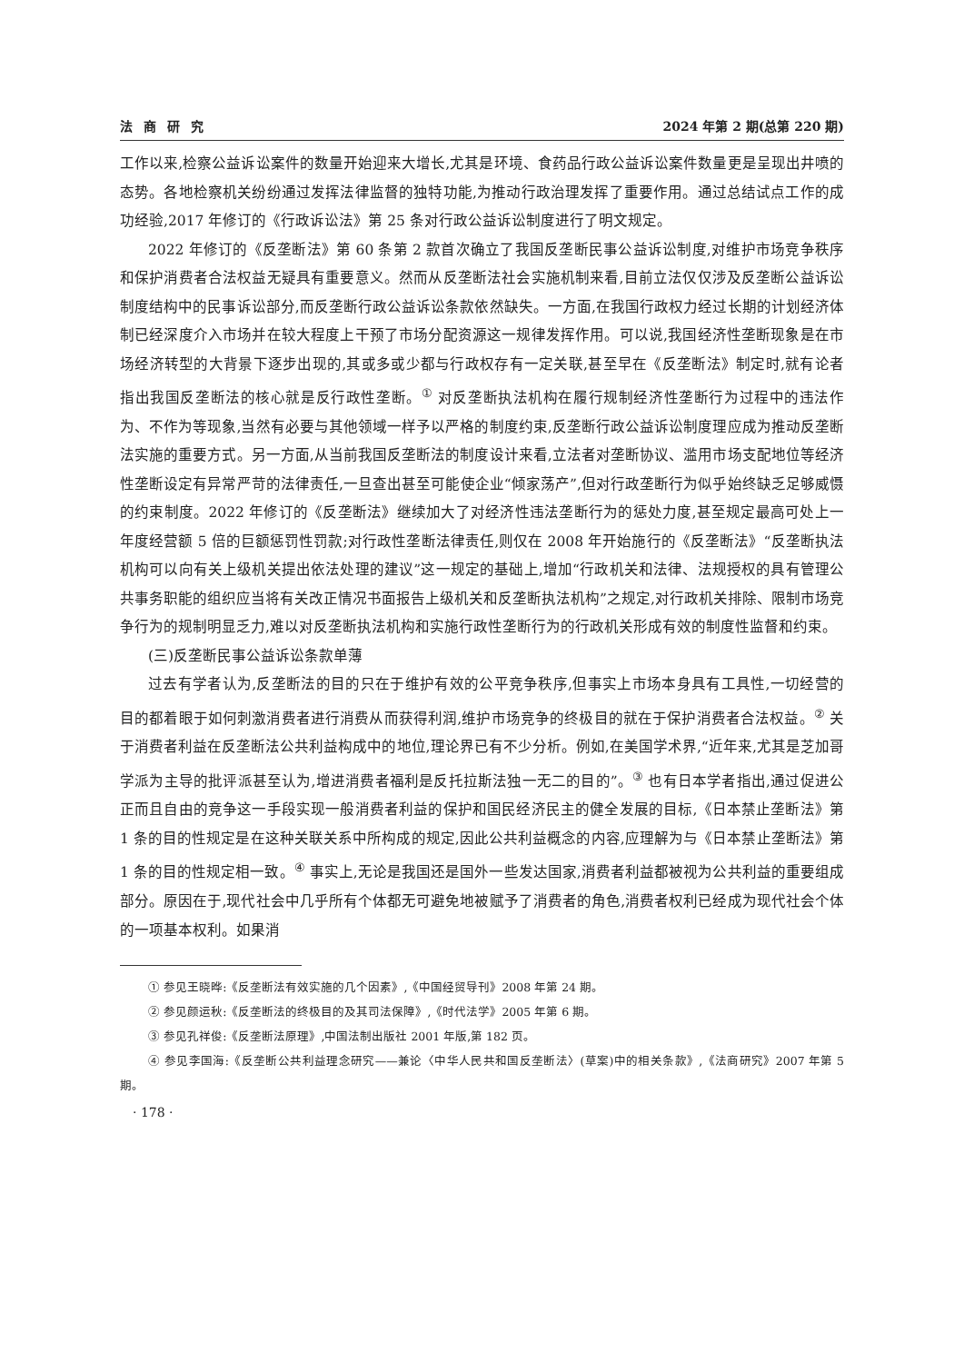法商研究 2024 年第 2 期(总第 220 期)
工作以来,检察公益诉讼案件的数量开始迎来大增长,尤其是环境、食药品行政公益诉讼案件数量更是呈现出井喷的态势。各地检察机关纷纷通过发挥法律监督的独特功能,为推动行政治理发挥了重要作用。通过总结试点工作的成功经验,2017 年修订的《行政诉讼法》第 25 条对行政公益诉讼制度进行了明文规定。
2022 年修订的《反垄断法》第 60 条第 2 款首次确立了我国反垄断民事公益诉讼制度,对维护市场竞争秩序和保护消费者合法权益无疑具有重要意义。然而从反垄断法社会实施机制来看,目前立法仅仅涉及反垄断公益诉讼制度结构中的民事诉讼部分,而反垄断行政公益诉讼条款依然缺失。一方面,在我国行政权力经过长期的计划经济体制已经深度介入市场并在较大程度上干预了市场分配资源这一规律发挥作用。可以说,我国经济性垄断现象是在市场经济转型的大背景下逐步出现的,其或多或少都与行政权存有一定关联,甚至早在《反垄断法》制定时,就有论者指出我国反垄断法的核心就是反行政性垄断。<sup>①</sup> 对反垄断执法机构在履行规制经济性垄断行为过程中的违法作为、不作为等现象,当然有必要与其他领域一样予以严格的制度约束,反垄断行政公益诉讼制度理应成为推动反垄断法实施的重要方式。另一方面,从当前我国反垄断法的制度设计来看,立法者对垄断协议、滥用市场支配地位等经济性垄断设定有异常严苛的法律责任,一旦查出甚至可能使企业“倾家荡产”,但对行政垄断行为似乎始终缺乏足够威慑的约束制度。2022 年修订的《反垄断法》继续加大了对经济性违法垄断行为的惩处力度,甚至规定最高可处上一年度经营额 5 倍的巨额惩罚性罚款;对行政性垄断法律责任,则仅在 2008 年开始施行的《反垄断法》“反垄断执法机构可以向有关上级机关提出依法处理的建议”这一规定的基础上,增加“行政机关和法律、法规授权的具有管理公共事务职能的组织应当将有关改正情况书面报告上级机关和反垄断执法机构”之规定,对行政机关排除、限制市场竞争行为的规制明显乏力,难以对反垄断执法机构和实施行政性垄断行为的行政机关形成有效的制度性监督和约束。
(三)反垄断民事公益诉讼条款单薄
过去有学者认为,反垄断法的目的只在于维护有效的公平竞争秩序,但事实上市场本身具有工具性,一切经营的目的都着眼于如何刺激消费者进行消费从而获得利润,维护市场竞争的终极目的就在于保护消费者合法权益。<sup>②</sup> 关于消费者利益在反垄断法公共利益构成中的地位,理论界已有不少分析。例如,在美国学术界,“近年来,尤其是芝加哥学派为主导的批评派甚至认为,增进消费者福利是反托拉斯法独一无二的目的”。<sup>③</sup> 也有日本学者指出,通过促进公正而且自由的竞争这一手段实现一般消费者利益的保护和国民经济民主的健全发展的目标,《日本禁止垄断法》第 1 条的目的性规定是在这种关联关系中所构成的规定,因此公共利益概念的内容,应理解为与《日本禁止垄断法》第 1 条的目的性规定相一致。<sup>④</sup> 事实上,无论是我国还是国外一些发达国家,消费者利益都被视为公共利益的重要组成部分。原因在于,现代社会中几乎所有个体都无可避免地被赋予了消费者的角色,消费者权利已经成为现代社会个体的一项基本权利。如果消
① 参见王晓晔:《反垄断法有效实施的几个因素》,《中国经贸导刊》2008 年第 24 期。
② 参见颜运秋:《反垄断法的终极目的及其司法保障》,《时代法学》2005 年第 6 期。
③ 参见孔祥俊:《反垄断法原理》,中国法制出版社 2001 年版,第 182 页。
④ 参见李国海:《反垄断公共利益理念研究——兼论〈中华人民共和国反垄断法〉(草案)中的相关条款》,《法商研究》2007 年第 5 期。
· 178 ·